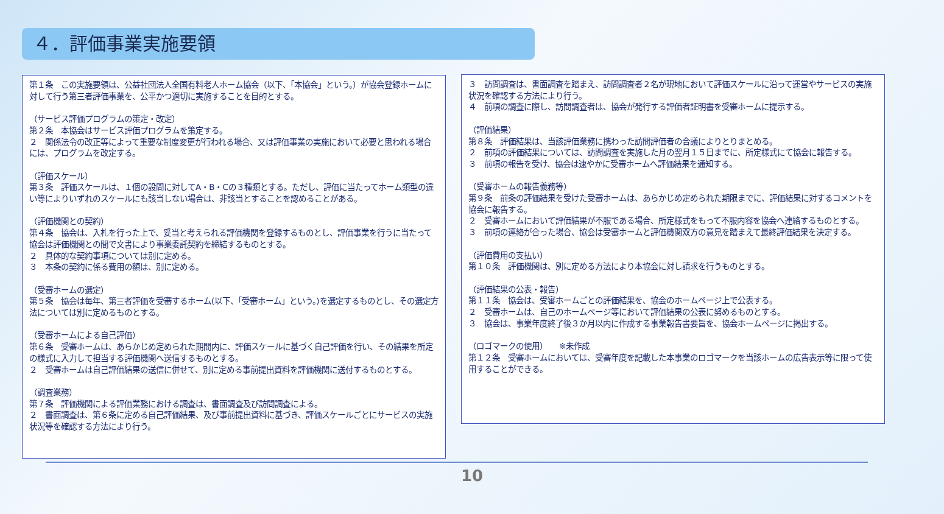４．評価事業実施要領
第１条　この実施要領は、公益社団法人全国有料老人ホーム協会（以下、「本協会」という。）が協会登録ホームに対して行う第三者評価事業を、公平かつ適切に実施することを目的とする。
（サービス評価プログラムの策定・改定）
第２条　本協会はサービス評価プログラムを策定する。
２　関係法令の改正等によって重要な制度変更が行われる場合、又は評価事業の実施において必要と思われる場合には、プログラムを改定する。
（評価スケール）
第３条　評価スケールは、１個の設問に対してA・B・Cの３種類とする。ただし、評価に当たってホーム類型の違い等によりいずれのスケールにも該当しない場合は、非該当とすることを認めることがある。
（評価機関との契約）
第４条　協会は、入札を行った上で、妥当と考えられる評価機関を登録するものとし、評価事業を行うに当たって協会は評価機関との間で文書により事業委託契約を締結するものとする。
２　具体的な契約事項については別に定める。
３　本条の契約に係る費用の額は、別に定める。
（受審ホームの選定）
第５条　協会は毎年、第三者評価を受審するホーム(以下、「受審ホーム」という。)を選定するものとし、その選定方法については別に定めるものとする。
（受審ホームによる自己評価）
第６条　受審ホームは、あらかじめ定められた期間内に、評価スケールに基づく自己評価を行い、その結果を所定の様式に入力して担当する評価機関へ送信するものとする。
２　受審ホームは自己評価結果の送信に併せて、別に定める事前提出資料を評価機関に送付するものとする。
（調査業務）
第７条　評価機関による評価業務における調査は、書面調査及び訪問調査による。
２　書面調査は、第６条に定める自己評価結果、及び事前提出資料に基づき、評価スケールごとにサービスの実施状況等を確認する方法により行う。
３　訪問調査は、書面調査を踏まえ、訪問調査者２名が現地において評価スケールに沿って運営やサービスの実施状況を確認する方法により行う。
４　前項の調査に際し、訪問調査者は、協会が発行する評価者証明書を受審ホームに提示する。
（評価結果）
第８条　評価結果は、当該評価業務に携わった訪問評価者の合議によりとりまとめる。
２　前項の評価結果については、訪問調査を実施した月の翌月１５日までに、所定様式にて協会に報告する。
３　前項の報告を受け、協会は速やかに受審ホームへ評価結果を通知する。
（受審ホームの報告義務等）
第９条　前条の評価結果を受けた受審ホームは、あらかじめ定められた期限までに、評価結果に対するコメントを協会に報告する。
２　受審ホームにおいて評価結果が不服である場合、所定様式をもって不服内容を協会へ連絡するものとする。
３　前項の連絡が合った場合、協会は受審ホームと評価機関双方の意見を踏まえて最終評価結果を決定する。
（評価費用の支払い）
第１０条　評価機関は、別に定める方法により本協会に対し請求を行うものとする。
（評価結果の公表・報告）
第１１条　協会は、受審ホームごとの評価結果を、協会のホームページ上で公表する。
２　受審ホームは、自己のホームページ等において評価結果の公表に努めるものとする。
３　協会は、事業年度終了後３か月以内に作成する事業報告書要旨を、協会ホームページに掲出する。
（ロゴマークの使用）　　※未作成
第１２条　受審ホームにおいては、受審年度を記載した本事業のロゴマークを当該ホームの広告表示等に限って使用することができる。
10